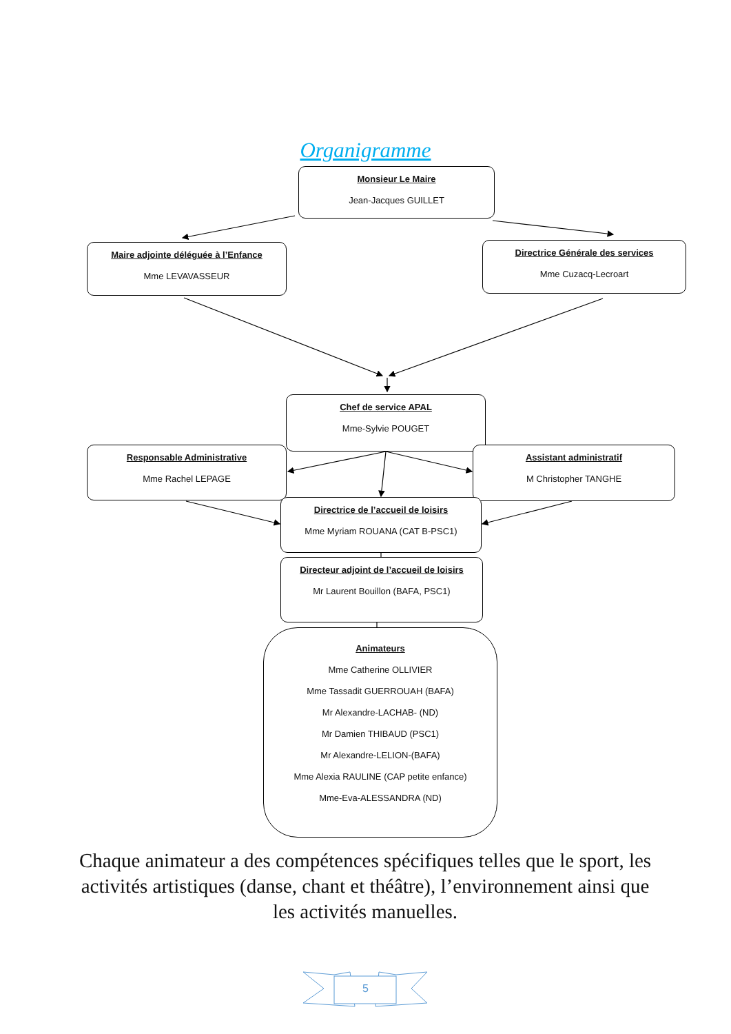Organigramme
Monsieur Le Maire
Jean-Jacques GUILLET
Maire adjointe déléguée à l’Enfance
Mme LEVAVASSEUR
Directrice Générale des services
Mme Cuzacq-Lecroart
Chef de service APAL
Mme-Sylvie POUGET
Responsable Administrative
Mme Rachel LEPAGE
Assistant administratif
M Christopher TANGHE
Directrice de l’accueil de loisirs
Mme Myriam ROUANA (CAT B-PSC1)
Directeur adjoint de l’accueil de loisirs
Mr Laurent Bouillon (BAFA, PSC1)
Animateurs
Mme Catherine OLLIVIER
Mme Tassadit GUERROUAH (BAFA)
Mr Alexandre-LACHAB- (ND)
Mr Damien THIBAUD (PSC1)
Mr Alexandre-LELION-(BAFA)
Mme Alexia RAULINE (CAP petite enfance)
Mme-Eva-ALESSANDRA (ND)
Chaque animateur a des compétences spécifiques telles que le sport, les activités artistiques (danse, chant et théâtre), l’environnement ainsi que les activités manuelles.
5